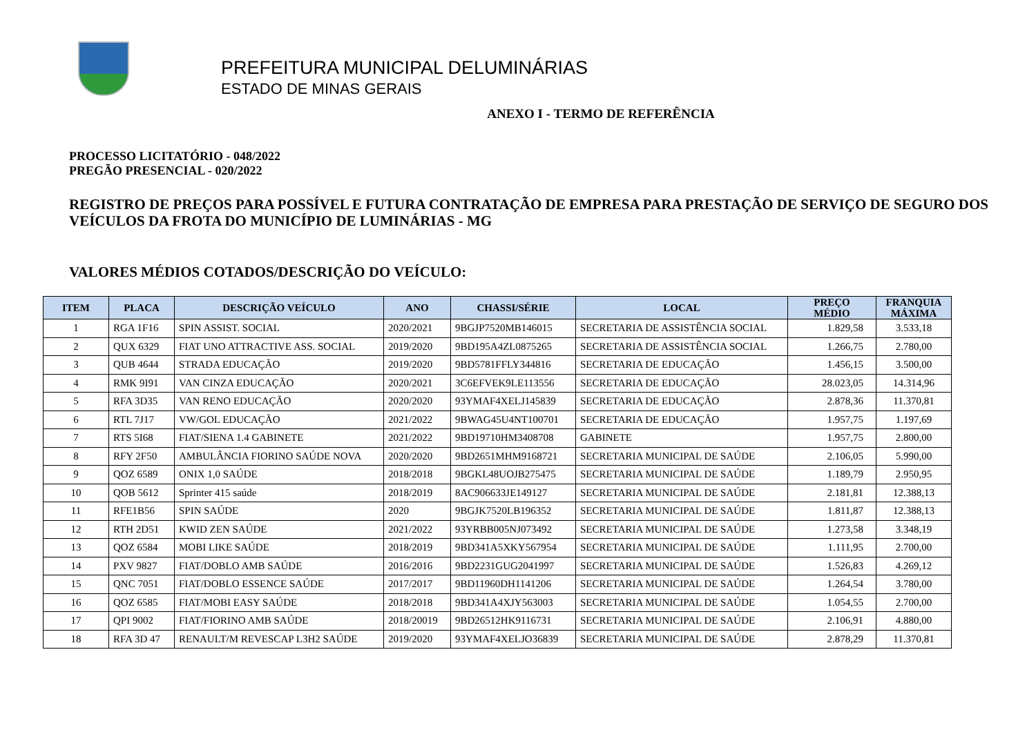PREFEITURA MUNICIPAL DELUMINÁRIAS
ESTADO DE MINAS GERAIS
ANEXO I - TERMO DE REFERÊNCIA
PROCESSO LICITATÓRIO - 048/2022
PREGÃO PRESENCIAL - 020/2022
REGISTRO DE PREÇOS PARA POSSÍVEL E FUTURA CONTRATAÇÃO DE EMPRESA PARA PRESTAÇÃO DE SERVIÇO DE SEGURO DOS VEÍCULOS DA FROTA DO MUNICÍPIO DE LUMINÁRIAS - MG
VALORES MÉDIOS COTADOS/DESCRIÇÃO DO VEÍCULO:
| ITEM | PLACA | DESCRIÇÃO VEÍCULO | ANO | CHASSI/SÉRIE | LOCAL | PREÇO MÉDIO | FRANQUIA MÁXIMA |
| --- | --- | --- | --- | --- | --- | --- | --- |
| 1 | RGA 1F16 | SPIN ASSIST. SOCIAL | 2020/2021 | 9BGJP7520MB146015 | SECRETARIA DE ASSISTÊNCIA SOCIAL | 1.829,58 | 3.533,18 |
| 2 | QUX 6329 | FIAT UNO ATTRACTIVE ASS. SOCIAL | 2019/2020 | 9BD195A4ZL0875265 | SECRETARIA DE ASSISTÊNCIA SOCIAL | 1.266,75 | 2.780,00 |
| 3 | QUB 4644 | STRADA EDUCAÇÃO | 2019/2020 | 9BD5781FFLY344816 | SECRETARIA DE EDUCAÇÃO | 1.456,15 | 3.500,00 |
| 4 | RMK 9I91 | VAN CINZA EDUCAÇÃO | 2020/2021 | 3C6EFVEK9LE113556 | SECRETARIA DE EDUCAÇÃO | 28.023,05 | 14.314,96 |
| 5 | RFA 3D35 | VAN RENO EDUCAÇÃO | 2020/2020 | 93YMAF4XELJ145839 | SECRETARIA DE EDUCAÇÃO | 2.878,36 | 11.370,81 |
| 6 | RTL 7J17 | VW/GOL EDUCAÇÃO | 2021/2022 | 9BWAG45U4NT100701 | SECRETARIA DE EDUCAÇÃO | 1.957,75 | 1.197,69 |
| 7 | RTS 5I68 | FIAT/SIENA 1.4 GABINETE | 2021/2022 | 9BD19710HM3408708 | GABINETE | 1.957,75 | 2.800,00 |
| 8 | RFY 2F50 | AMBULÂNCIA FIORINO SAÚDE NOVA | 2020/2020 | 9BD2651MHM9168721 | SECRETARIA MUNICIPAL DE SAÚDE | 2.106,05 | 5.990,00 |
| 9 | QOZ 6589 | ONIX 1,0 SAÚDE | 2018/2018 | 9BGKL48UOJB275475 | SECRETARIA MUNICIPAL DE SAÚDE | 1.189,79 | 2.950,95 |
| 10 | QOB 5612 | Sprinter 415 saúde | 2018/2019 | 8AC906633JE149127 | SECRETARIA MUNICIPAL DE SAÚDE | 2.181,81 | 12.388,13 |
| 11 | RFE1B56 | SPIN SAÚDE | 2020 | 9BGJK7520LB196352 | SECRETARIA MUNICIPAL DE SAÚDE | 1.811,87 | 12.388,13 |
| 12 | RTH 2D51 | KWID ZEN SAÚDE | 2021/2022 | 93YRBB005NJ073492 | SECRETARIA MUNICIPAL DE SAÚDE | 1.273,58 | 3.348,19 |
| 13 | QOZ 6584 | MOBI LIKE SAÚDE | 2018/2019 | 9BD341A5XKY567954 | SECRETARIA MUNICIPAL DE SAÚDE | 1.111,95 | 2.700,00 |
| 14 | PXV 9827 | FIAT/DOBLO AMB SAÚDE | 2016/2016 | 9BD2231GUG2041997 | SECRETARIA MUNICIPAL DE SAÚDE | 1.526,83 | 4.269,12 |
| 15 | QNC 7051 | FIAT/DOBLO ESSENCE SAÚDE | 2017/2017 | 9BD11960DH1141206 | SECRETARIA MUNICIPAL DE SAÚDE | 1.264,54 | 3.780,00 |
| 16 | QOZ 6585 | FIAT/MOBI EASY SAÚDE | 2018/2018 | 9BD341A4XJY563003 | SECRETARIA MUNICIPAL DE SAÚDE | 1.054,55 | 2.700,00 |
| 17 | QPI 9002 | FIAT/FIORINO AMB SAÚDE | 2018/20019 | 9BD26512HK9116731 | SECRETARIA MUNICIPAL DE SAÚDE | 2.106,91 | 4.880,00 |
| 18 | RFA 3D 47 | RENAULT/M REVESCAP L3H2 SAÚDE | 2019/2020 | 93YMAF4XELJO36839 | SECRETARIA MUNICIPAL DE SAÚDE | 2.878,29 | 11.370,81 |